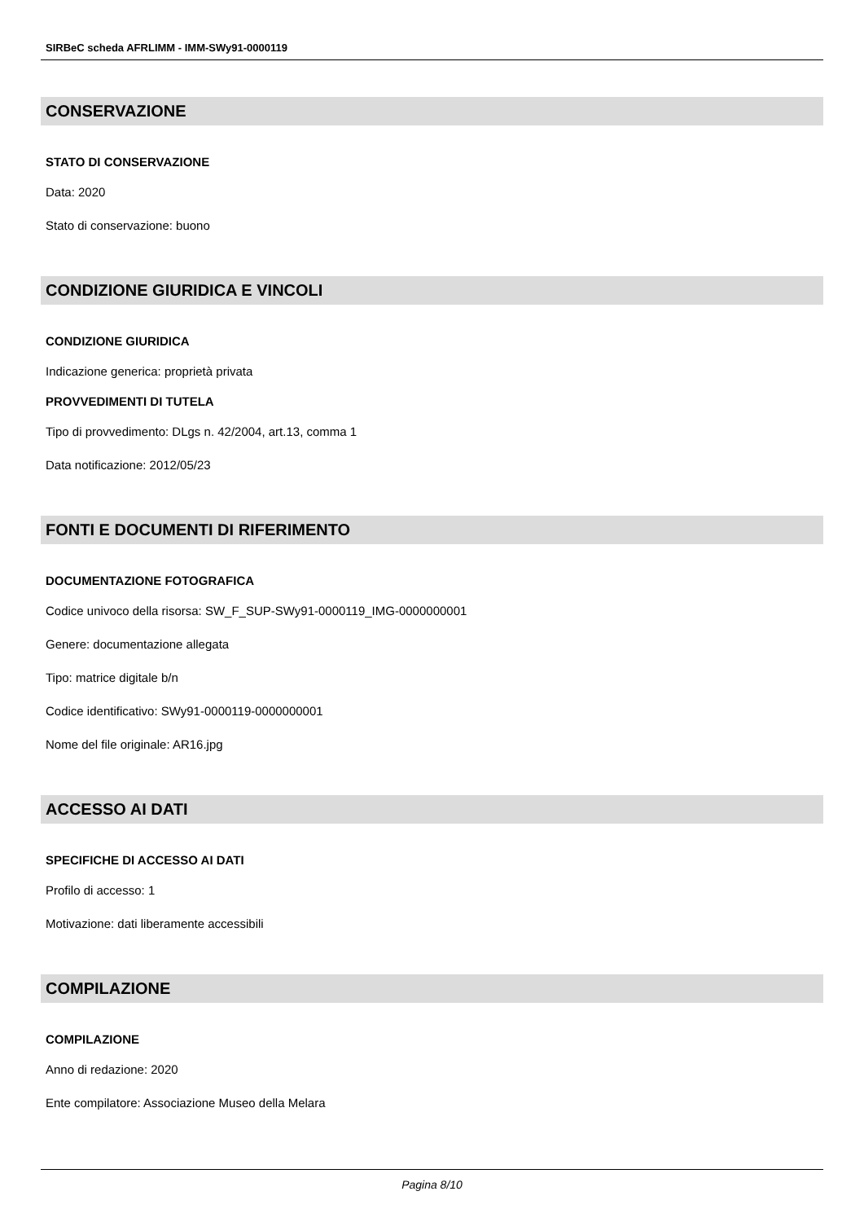SIRBeC scheda AFRLIMM - IMM-SWy91-0000119
CONSERVAZIONE
STATO DI CONSERVAZIONE
Data: 2020
Stato di conservazione: buono
CONDIZIONE GIURIDICA E VINCOLI
CONDIZIONE GIURIDICA
Indicazione generica: proprietà privata
PROVVEDIMENTI DI TUTELA
Tipo di provvedimento: DLgs n. 42/2004, art.13, comma 1
Data notificazione: 2012/05/23
FONTI E DOCUMENTI DI RIFERIMENTO
DOCUMENTAZIONE FOTOGRAFICA
Codice univoco della risorsa: SW_F_SUP-SWy91-0000119_IMG-0000000001
Genere: documentazione allegata
Tipo: matrice digitale b/n
Codice identificativo: SWy91-0000119-0000000001
Nome del file originale: AR16.jpg
ACCESSO AI DATI
SPECIFICHE DI ACCESSO AI DATI
Profilo di accesso: 1
Motivazione: dati liberamente accessibili
COMPILAZIONE
COMPILAZIONE
Anno di redazione: 2020
Ente compilatore: Associazione Museo della Melara
Pagina 8/10